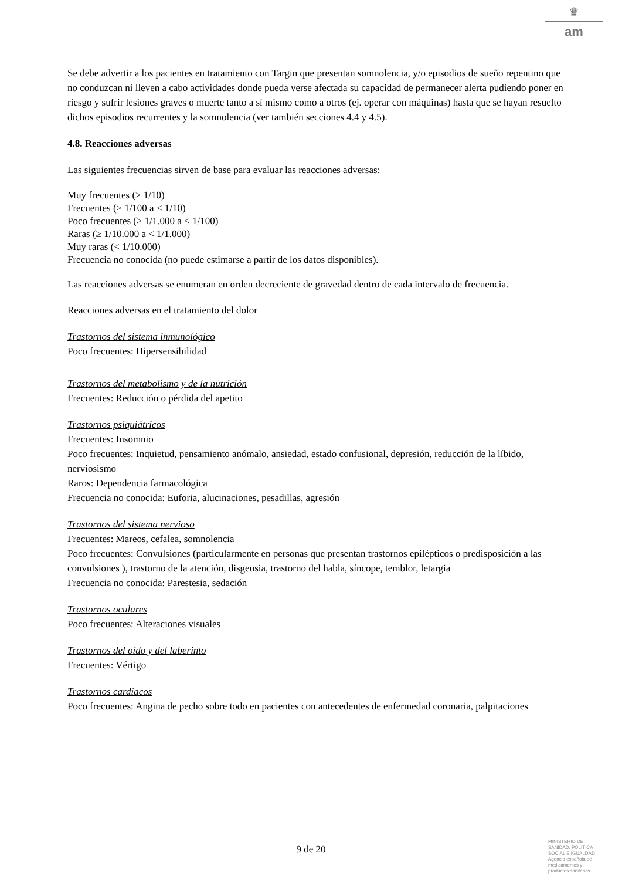♛
am
Se debe advertir a los pacientes en tratamiento con Targin que presentan somnolencia, y/o episodios de sueño repentino que no conduzcan ni lleven a cabo actividades donde pueda verse afectada su capacidad de permanecer alerta pudiendo poner en riesgo y sufrir lesiones graves o muerte tanto a sí mismo como a otros (ej. operar con máquinas) hasta que se hayan resuelto dichos episodios recurrentes y la somnolencia (ver también secciones 4.4 y 4.5).
4.8. Reacciones adversas
Las siguientes frecuencias sirven de base para evaluar las reacciones adversas:
Muy frecuentes (≥ 1/10)
Frecuentes (≥ 1/100 a < 1/10)
Poco frecuentes (≥ 1/1.000 a < 1/100)
Raras (≥ 1/10.000 a < 1/1.000)
Muy raras (< 1/10.000)
Frecuencia no conocida (no puede estimarse a partir de los datos disponibles).
Las reacciones adversas se enumeran en orden decreciente de gravedad dentro de cada intervalo de frecuencia.
Reacciones adversas en el tratamiento del dolor
Trastornos del sistema inmunológico
Poco frecuentes: Hipersensibilidad
Trastornos del metabolismo y de la nutrición
Frecuentes: Reducción o pérdida del apetito
Trastornos psiquiátricos
Frecuentes: Insomnio
Poco frecuentes: Inquietud, pensamiento anómalo, ansiedad, estado confusional, depresión, reducción de la líbido, nerviosismo
Raros: Dependencia farmacológica
Frecuencia no conocida: Euforia, alucinaciones, pesadillas, agresión
Trastornos del sistema nervioso
Frecuentes: Mareos, cefalea, somnolencia
Poco frecuentes: Convulsiones (particularmente en personas que presentan trastornos epilépticos o predisposición a las convulsiones ), trastorno de la atención, disgeusia, trastorno del habla, síncope, temblor, letargia
Frecuencia no conocida: Parestesia, sedación
Trastornos oculares
Poco frecuentes: Alteraciones visuales
Trastornos del oído y del laberinto
Frecuentes: Vértigo
Trastornos cardíacos
Poco frecuentes: Angina de pecho sobre todo en pacientes con antecedentes de enfermedad coronaria, palpitaciones
9 de 20
MINISTERIO DE
SANIDAD, POLITICA
SOCIAL E IGUALDAD
Agencia española de
medicamentos y
productos sanitarios